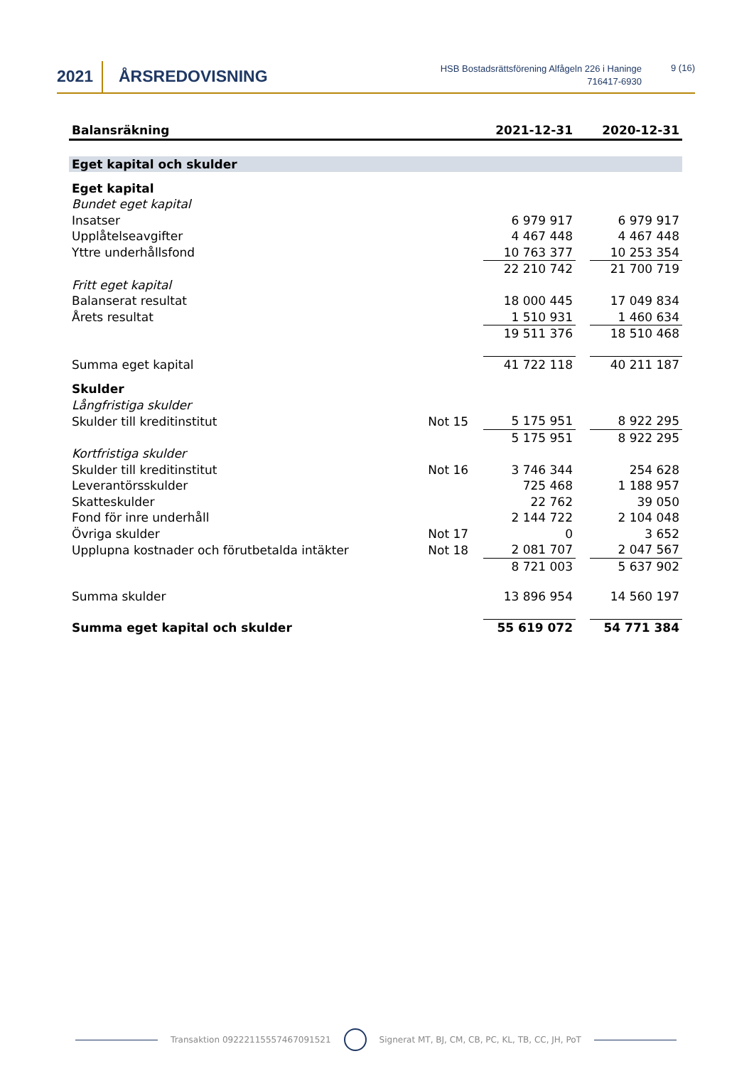2021 ÅRSREDOVISNING
HSB Bostadsrättsförening Alfågeln 226 i Haninge
716417-6930
9 (16)
| Balansräkning | | 2021-12-31 | | 2020-12-31 |
| --- | --- | --- | --- | --- |
| Eget kapital och skulder | | | | |
| Eget kapital | | | | |
| Bundet eget kapital | | | | |
| Insatser | | 6 979 917 | | 6 979 917 |
| Upplåtelseavgifter | | 4 467 448 | | 4 467 448 |
| Yttre underhållsfond | | 10 763 377 | | 10 253 354 |
| | | 22 210 742 | | 21 700 719 |
| Fritt eget kapital | | | | |
| Balanserat resultat | | 18 000 445 | | 17 049 834 |
| Årets resultat | | 1 510 931 | | 1 460 634 |
| | | 19 511 376 | | 18 510 468 |
| Summa eget kapital | | 41 722 118 | | 40 211 187 |
| Skulder | | | | |
| Långfristiga skulder | | | | |
| Skulder till kreditinstitut | Not 15 | 5 175 951 | | 8 922 295 |
| | | 5 175 951 | | 8 922 295 |
| Kortfristiga skulder | | | | |
| Skulder till kreditinstitut | Not 16 | 3 746 344 | | 254 628 |
| Leverantörsskulder | | 725 468 | | 1 188 957 |
| Skatteskulder | | 22 762 | | 39 050 |
| Fond för inre underhåll | | 2 144 722 | | 2 104 048 |
| Övriga skulder | Not 17 | 0 | | 3 652 |
| Upplupna kostnader och förutbetalda intäkter | Not 18 | 2 081 707 | | 2 047 567 |
| | | 8 721 003 | | 5 637 902 |
| Summa skulder | | 13 896 954 | | 14 560 197 |
| Summa eget kapital och skulder | | 55 619 072 | | 54 771 384 |
Transaktion 09222115557467091521 Signerat MT, BJ, CM, CB, PC, KL, TB, CC, JH, PoT